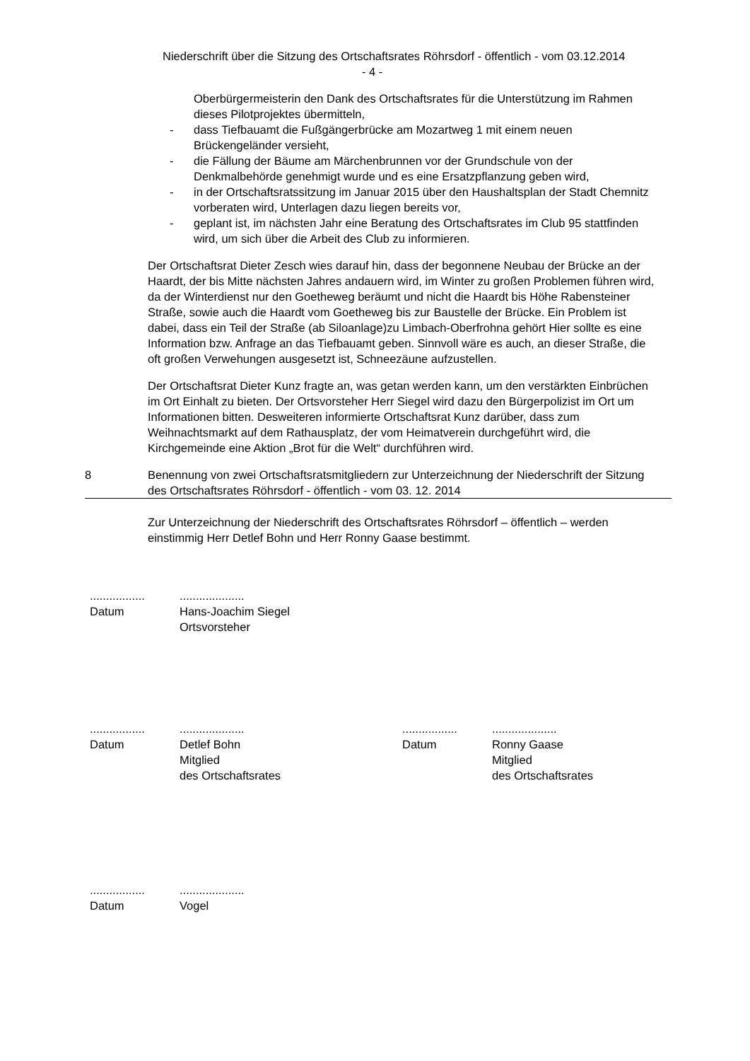Niederschrift über die Sitzung des Ortschaftsrates Röhrsdorf - öffentlich - vom 03.12.2014
- 4 -
Oberbürgermeisterin den Dank des Ortschaftsrates für die Unterstützung im Rahmen dieses Pilotprojektes übermitteln,
- dass Tiefbauamt die Fußgängerbrücke am Mozartweg 1 mit einem neuen Brückengeländer versieht,
- die Fällung der Bäume am Märchenbrunnen vor der Grundschule von der Denkmalbehörde genehmigt wurde und es eine Ersatzpflanzung geben wird,
- in der Ortschaftsratssitzung im Januar 2015 über den Haushaltsplan der Stadt Chemnitz vorberaten wird, Unterlagen dazu liegen bereits vor,
- geplant ist, im nächsten Jahr eine Beratung des Ortschaftsrates im Club 95 stattfinden wird, um sich über die Arbeit des Club zu informieren.
Der Ortschaftsrat Dieter Zesch wies darauf hin, dass der begonnene Neubau der Brücke an der Haardt, der bis Mitte nächsten Jahres andauern wird, im Winter zu großen Problemen führen wird, da der Winterdienst nur den Goetheweg beräumt und nicht die Haardt bis Höhe Rabensteiner Straße, sowie auch die Haardt vom Goetheweg bis zur Baustelle der Brücke. Ein Problem ist dabei, dass ein Teil der Straße (ab Siloanlage)zu Limbach-Oberfrohna gehört Hier sollte es eine Information bzw. Anfrage an das Tiefbauamt geben. Sinnvoll wäre es auch, an dieser Straße, die oft großen Verwehungen ausgesetzt ist, Schneezäune aufzustellen.
Der Ortschaftsrat Dieter Kunz fragte an, was getan werden kann, um den verstärkten Einbrüchen im Ort Einhalt zu bieten. Der Ortsvorsteher Herr Siegel wird dazu den Bürgerpolizist im Ort um Informationen bitten. Desweiteren informierte Ortschaftsrat Kunz darüber, dass zum Weihnachtsmarkt auf dem Rathausplatz, der vom Heimatverein durchgeführt wird, die Kirchgemeinde eine Aktion „Brot für die Welt“ durchführen wird.
8 Benennung von zwei Ortschaftsratsmitgliedern zur Unterzeichnung der Niederschrift der Sitzung des Ortschaftsrates Röhrsdorf - öffentlich - vom 03. 12. 2014
Zur Unterzeichnung der Niederschrift des Ortschaftsrates Röhrsdorf – öffentlich – werden einstimmig Herr Detlef Bohn und Herr Ronny Gaase bestimmt.
.................
Datum
....................
Hans-Joachim Siegel
Ortsvorsteher
.................
Datum
....................
Detlef Bohn
Mitglied
des Ortschaftsrates
.................
Datum
....................
Ronny Gaase
Mitglied
des Ortschaftsrates
.................
Datum
....................
Vogel